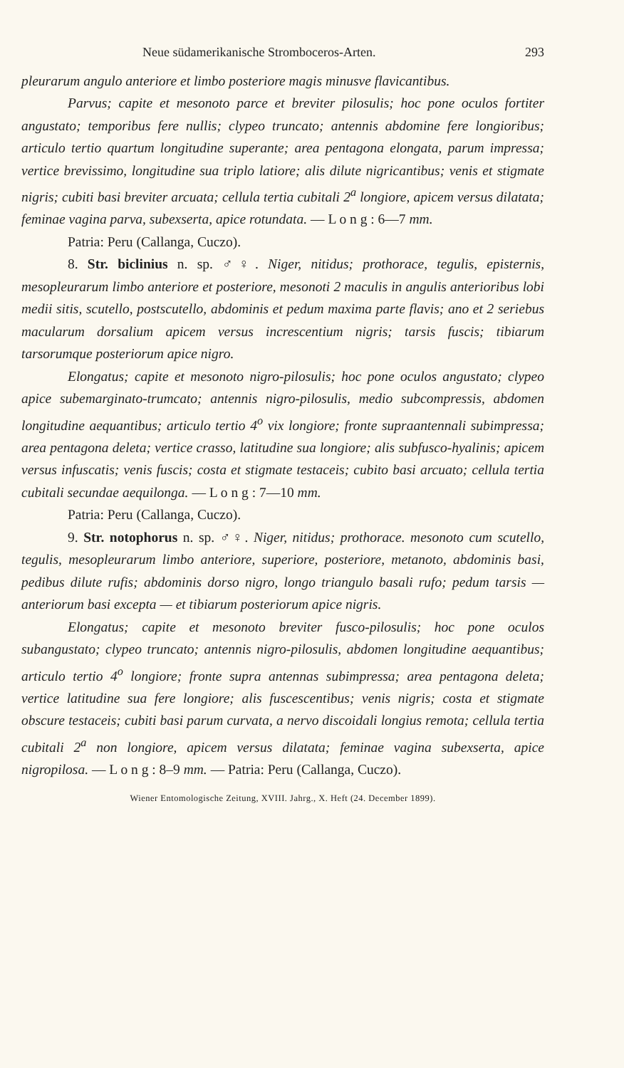Neue südamerikanische Stromboceros-Arten. 293
pleurarum angulo anteriore et limbo posteriore magis minusve flavicantibus.
Parvus; capite et mesonoto parce et breviter pilosulis; hoc pone oculos fortiter angustato; temporibus fere nullis; clypeo truncato; antennis abdomine fere longioribus; articulo tertio quartum longitudine superante; area pentagona elongata, parum impressa; vertice brevissimo, longitudine sua triplo latiore; alis dilute nigricantibus; venis et stigmate nigris; cubiti basi breviter arcuata; cellula tertia cubitali 2<sup>a</sup> longiore, apicem versus dilatata; feminae vagina parva, subexserta, apice rotundata. — L o n g : 6—7 mm.
Patria: Peru (Callanga, Cuczo).
8. Str. biclinius n. sp. ♂♀. Niger, nitidus; prothorace, tegulis, episternis, mesopleurarum limbo anteriore et posteriore, mesonoti 2 maculis in angulis anterioribus lobi medii sitis, scutello, postscutello, abdominis et pedum maxima parte flavis; ano et 2 seriebus macularum dorsalium apicem versus increscentium nigris; tarsis fuscis; tibiarum tarsorumque posteriorum apice nigro.
Elongatus; capite et mesonoto nigro-pilosulis; hoc pone oculos angustato; clypeo apice subemarginato-trumcato; antennis nigro-pilosulis, medio subcompressis, abdomen longitudine aequantibus; articulo tertio 4<sup>o</sup> vix longiore; fronte supraantennali subimpressa; area pentagona deleta; vertice crasso, latitudine sua longiore; alis subfusco-hyalinis; apicem versus infuscatis; venis fuscis; costa et stigmate testaceis; cubito basi arcuato; cellula tertia cubitali secundae aequilonga. — L o n g : 7—10 mm.
Patria: Peru (Callanga, Cuczo).
9. Str. notophorus n. sp. ♂♀. Niger, nitidus; prothorace. mesonoto cum scutello, tegulis, mesopleurarum limbo anteriore, superiore, posteriore, metanoto, abdominis basi, pedibus dilute rufis; abdominis dorso nigro, longo triangulo basali rufo; pedum tarsis — anteriorum basi excepta — et tibiarum posteriorum apice nigris.
Elongatus; capite et mesonoto breviter fusco-pilosulis; hoc pone oculos subangustato; clypeo truncato; antennis nigro-pilosulis, abdomen longitudine aequantibus; articulo tertio 4<sup>o</sup> longiore; fronte supra antennas subimpressa; area pentagona deleta; vertice latitudine sua fere longiore; alis fuscescentibus; venis nigris; costa et stigmate obscure testaceis; cubiti basi parum curvata, a nervo discoidali longius remota; cellula tertia cubitali 2<sup>a</sup> non longiore, apicem versus dilatata; feminae vagina subexserta, apice nigropilosa. — L o n g : 8–9 mm. — Patria: Peru (Callanga, Cuczo).
Wiener Entomologische Zeitung, XVIII. Jahrg., X. Heft (24. December 1899).